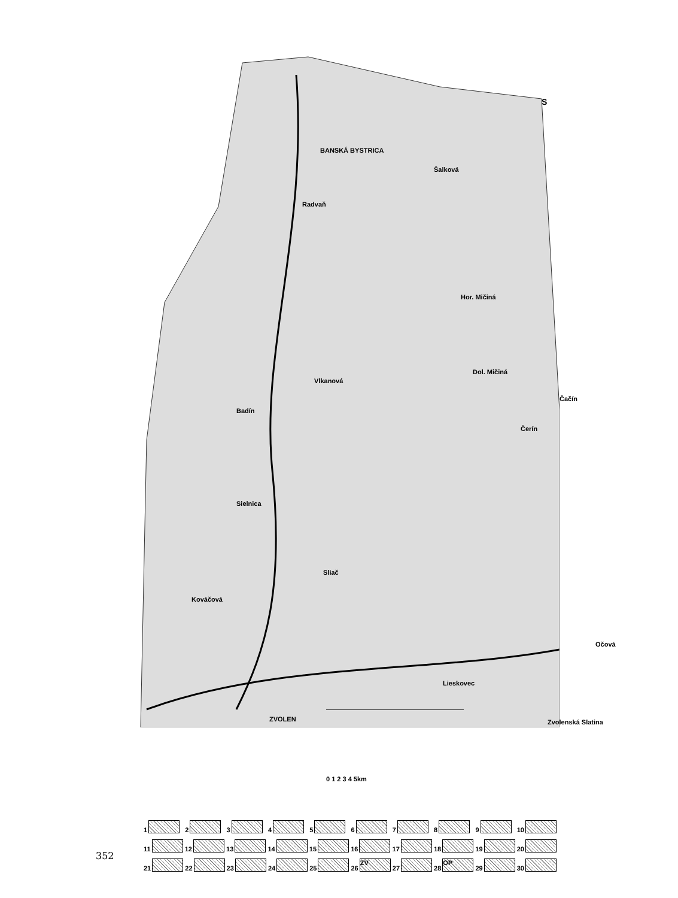S
BANSKÁ BYSTRICA
Radvaň
Šalková
Hor. Mičiná
Vlkanová
Dol. Mičiná
Badín
Čerín
Čačín
Sielnica
Sliač
Kováčová
Lieskovec
Očová
ZVOLEN Zvolenská Slatina
0 1 2 3 4 5km
123456789 10
11 12 13 14 15 16 17 18 19 20
21 22 23 24 25 26 ZV 27 28 OP 29 30
352